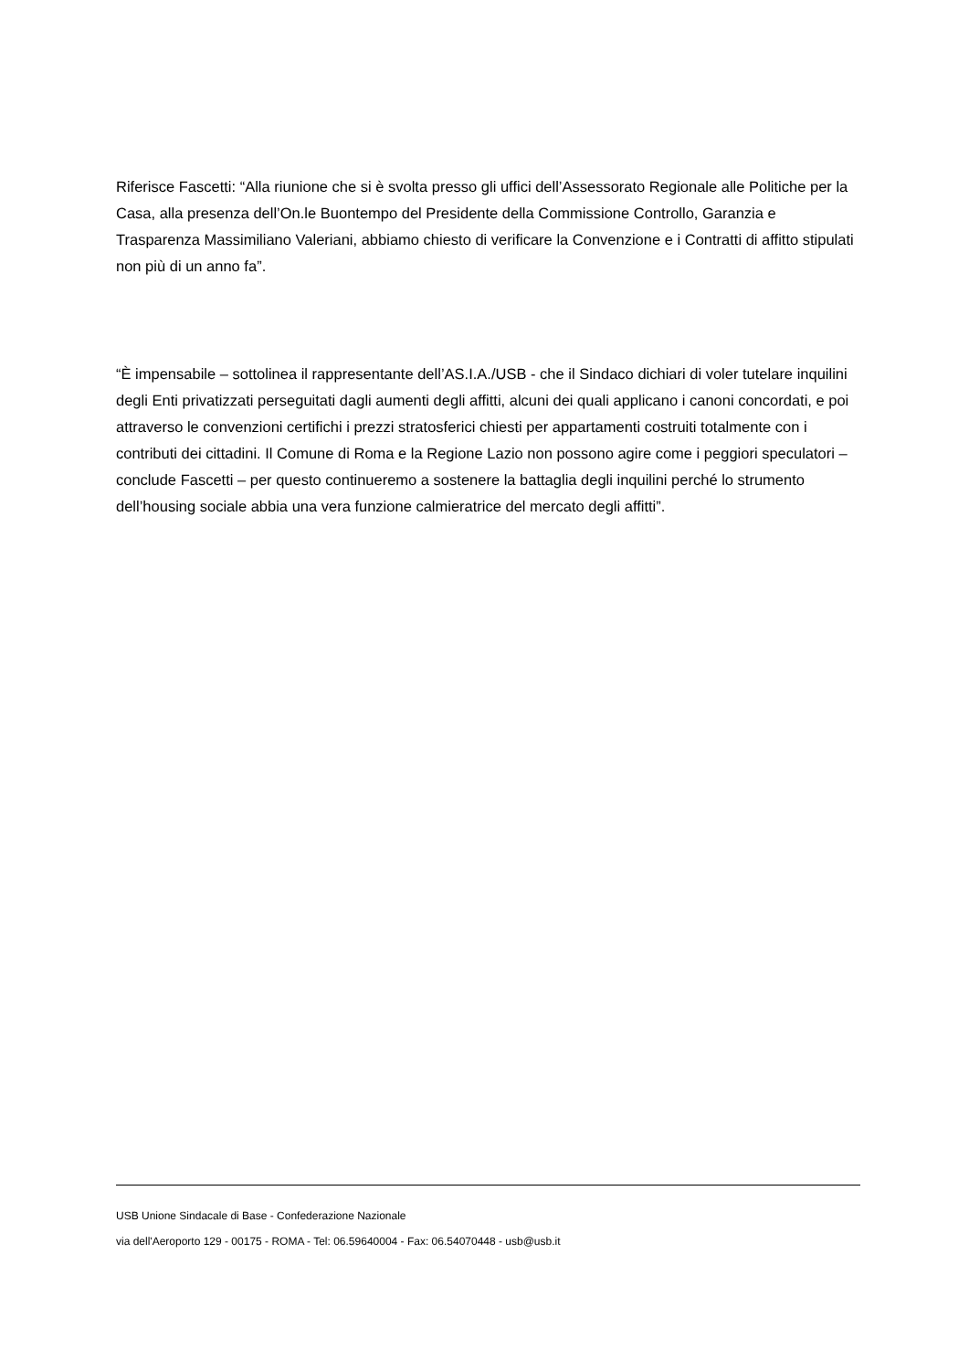Riferisce Fascetti: “Alla riunione che si è svolta presso gli uffici dell’Assessorato Regionale alle Politiche per la Casa, alla presenza dell’On.le Buontempo del Presidente della Commissione Controllo, Garanzia e Trasparenza Massimiliano Valeriani, abbiamo chiesto di verificare la Convenzione e i Contratti di affitto stipulati non più di un anno fa”.
“È impensabile – sottolinea il rappresentante dell’AS.I.A./USB - che il Sindaco dichiari di voler tutelare inquilini degli Enti privatizzati perseguitati dagli aumenti degli affitti, alcuni dei quali applicano i canoni concordati, e poi attraverso le convenzioni certifichi i prezzi stratosferici chiesti per appartamenti costruiti totalmente con i contributi dei cittadini. Il Comune di Roma e la Regione Lazio non possono agire come i peggiori speculatori – conclude Fascetti – per questo continueremo a sostenere la battaglia degli inquilini perché lo strumento dell’housing sociale abbia una vera funzione calmieratrice del mercato degli affitti”.
USB Unione Sindacale di Base - Confederazione Nazionale
via dell'Aeroporto 129 - 00175 - ROMA - Tel: 06.59640004 - Fax: 06.54070448 - usb@usb.it